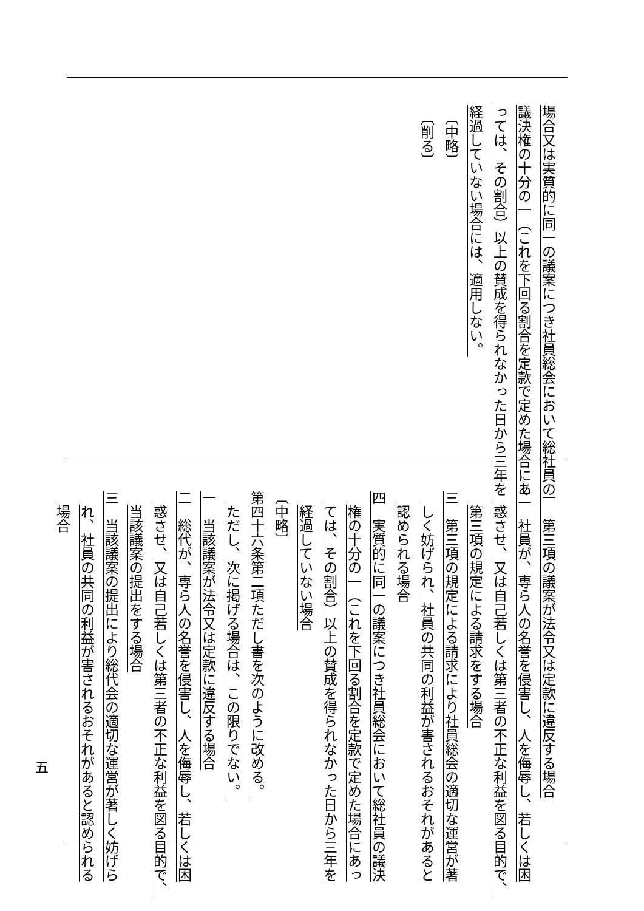場合又は実質的に同一の議案につき社員総会において総社員の
議決権の十分の一（これを下回る割合を定款で定めた場合にあ
っては、その割合）以上の賛成を得られなかった日から三年を
経過していない場合には、適用しない。
〔中略〕
〔削る〕
一　第三項の議案が法令又は定款に違反する場合
二　社員が、専ら人の名誉を侵害し、人を侮辱し、若しくは困
惑させ、又は自己若しくは第三者の不正な利益を図る目的で、
第三項の規定による請求をする場合
三　第三項の規定による請求により社員総会の適切な運営が著
しく妨げられ、社員の共同の利益が害されるおそれがあると
認められる場合
四　実質的に同一の議案につき社員総会において総社員の議決
権の十分の一（これを下回る割合を定款で定めた場合にあっ
ては、その割合）以上の賛成を得られなかった日から三年を
経過していない場合
〔中略〕
第四十六条第二項ただし書を次のように改める。
ただし、次に掲げる場合は、この限りでない。
一　当該議案が法令又は定款に違反する場合
二　総代が、専ら人の名誉を侵害し、人を侮辱し、若しくは困
惑させ、又は自己若しくは第三者の不正な利益を図る目的で、
当該議案の提出をする場合
三　当該議案の提出により総代会の適切な運営が著しく妨げら
れ、社員の共同の利益が害されるおそれがあると認められる
場合
五